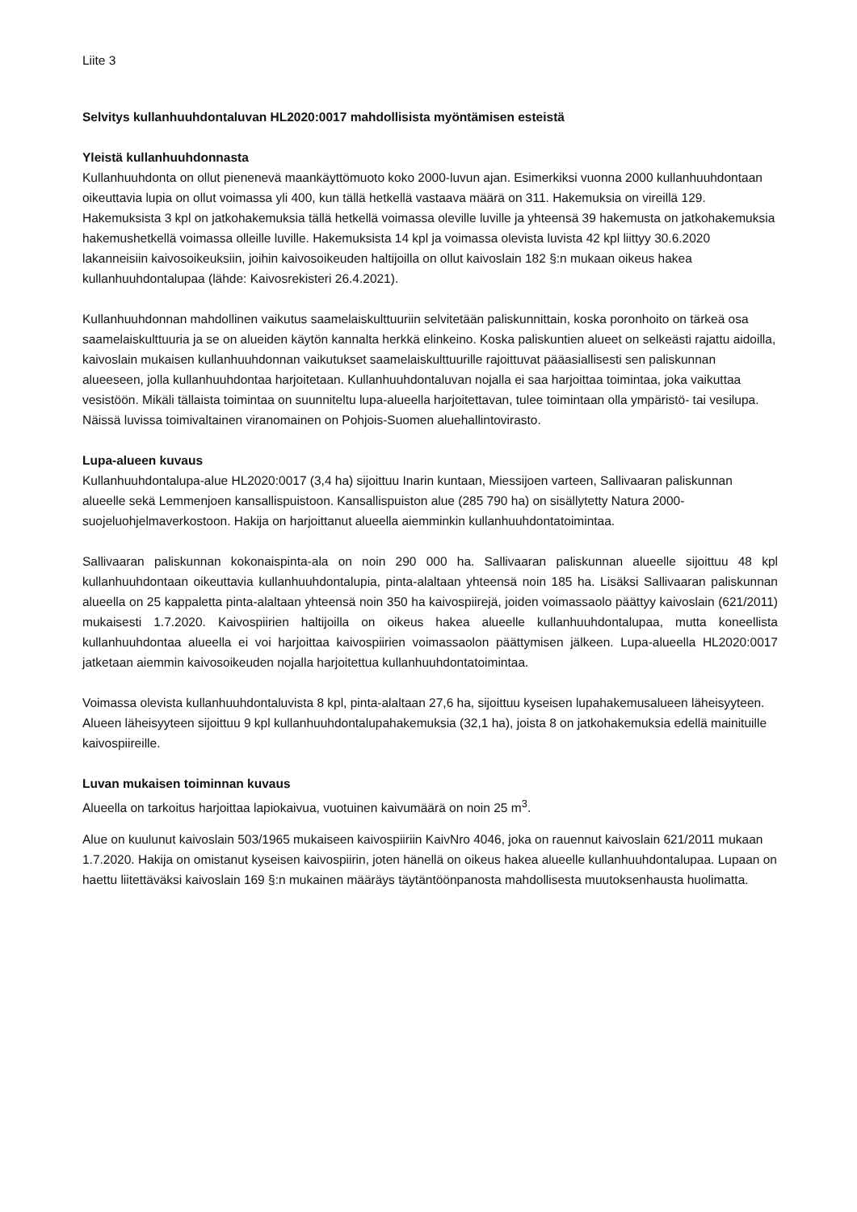Liite 3
Selvitys kullanhuuhdontaluvan HL2020:0017 mahdollisista myöntämisen esteistä
Yleistä kullanhuuhdonnasta
Kullanhuuhdonta on ollut pienenevä maankäyttömuoto koko 2000-luvun ajan. Esimerkiksi vuonna 2000 kullanhuuhdontaan oikeuttavia lupia on ollut voimassa yli 400, kun tällä hetkellä vastaava määrä on 311. Hakemuksia on vireillä 129. Hakemuksista 3 kpl on jatkohakemuksia tällä hetkellä voimassa oleville luville ja yhteensä 39 hakemusta on jatkohakemuksia hakemushetkellä voimassa olleille luville. Hakemuksista 14 kpl ja voimassa olevista luvista 42 kpl liittyy 30.6.2020 lakanneisiin kaivosoikeuksiin, joihin kaivosoikeuden haltijoilla on ollut kaivoslain 182 §:n mukaan oikeus hakea kullanhuuhdontalupaa (lähde: Kaivosrekisteri 26.4.2021).
Kullanhuuhdonnan mahdollinen vaikutus saamelaiskulttuuriin selvitetään paliskunnittain, koska poronhoito on tärkeä osa saamelaiskulttuuria ja se on alueiden käytön kannalta herkkä elinkeino. Koska paliskuntien alueet on selkeästi rajattu aidoilla, kaivoslain mukaisen kullanhuuhdonnan vaikutukset saamelaiskulttuurille rajoittuvat pääasiallisesti sen paliskunnan alueeseen, jolla kullanhuuhdontaa harjoitetaan. Kullanhuuhdontaluvan nojalla ei saa harjoittaa toimintaa, joka vaikuttaa vesistöön. Mikäli tällaista toimintaa on suunniteltu lupa-alueella harjoitettavan, tulee toimintaan olla ympäristö- tai vesilupa. Näissä luvissa toimivaltainen viranomainen on Pohjois-Suomen aluehallintovirasto.
Lupa-alueen kuvaus
Kullanhuuhdontalupa-alue HL2020:0017 (3,4 ha) sijoittuu Inarin kuntaan, Miessijoen varteen, Sallivaaran paliskunnan alueelle sekä Lemmenjoen kansallispuistoon. Kansallispuiston alue (285 790 ha) on sisällytetty Natura 2000- suojeluohjelmaverkostoon. Hakija on harjoittanut alueella aiemminkin kullanhuuhdontatoimintaa.
Sallivaaran paliskunnan kokonaispinta-ala on noin 290 000 ha. Sallivaaran paliskunnan alueelle sijoittuu 48 kpl kullanhuuhdontaan oikeuttavia kullanhuuhdontalupia, pinta-alaltaan yhteensä noin 185 ha. Lisäksi Sallivaaran paliskunnan alueella on 25 kappaletta pinta-alaltaan yhteensä noin 350 ha kaivospiirejä, joiden voimassaolo päättyy kaivoslain (621/2011) mukaisesti 1.7.2020. Kaivospiirien haltijoilla on oikeus hakea alueelle kullanhuuhdontalupaa, mutta koneellista kullanhuuhdontaa alueella ei voi harjoittaa kaivospiirien voimassaolon päättymisen jälkeen. Lupa-alueella HL2020:0017 jatketaan aiemmin kaivosoikeuden nojalla harjoitettua kullanhuuhdontatoimintaa.
Voimassa olevista kullanhuuhdontaluvista 8 kpl, pinta-alaltaan 27,6 ha, sijoittuu kyseisen lupahakemusalueen läheisyyteen. Alueen läheisyyteen sijoittuu 9 kpl kullanhuuhdontalupahakemuksia (32,1 ha), joista 8 on jatkohakemuksia edellä mainituille kaivospiireille.
Luvan mukaisen toiminnan kuvaus
Alueella on tarkoitus harjoittaa lapiokaivua, vuotuinen kaivumäärä on noin 25 m<sup>3</sup>.
Alue on kuulunut kaivoslain 503/1965 mukaiseen kaivospiiriin KaivNro 4046, joka on rauennut kaivoslain 621/2011 mukaan 1.7.2020. Hakija on omistanut kyseisen kaivospiirin, joten hänellä on oikeus hakea alueelle kullanhuuhdontalupaa. Lupaan on haettu liitettäväksi kaivoslain 169 §:n mukainen määräys täytäntöönpanosta mahdollisesta muutoksenhausta huolimatta.